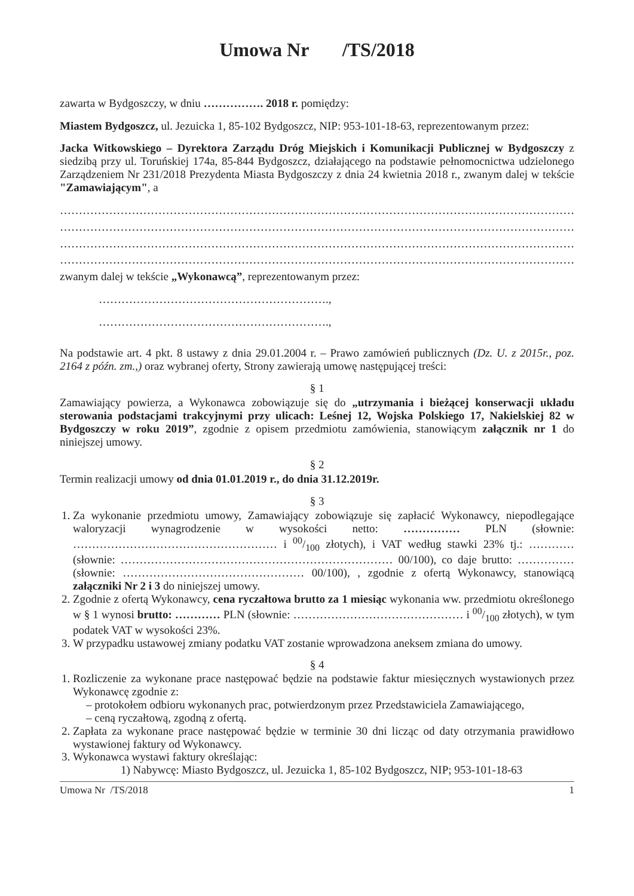Umowa Nr /TS/2018
zawarta w Bydgoszczy, w dniu ……………. 2018 r. pomiędzy:
Miastem Bydgoszcz, ul. Jezuicka 1, 85-102 Bydgoszcz, NIP: 953-101-18-63, reprezentowanym przez:
Jacka Witkowskiego – Dyrektora Zarządu Dróg Miejskich i Komunikacji Publicznej w Bydgoszczy z siedzibą przy ul. Toruńskiej 174a, 85-844 Bydgoszcz, działającego na podstawie pełnomocnictwa udzielonego Zarządzeniem Nr 231/2018 Prezydenta Miasta Bydgoszczy z dnia 24 kwietnia 2018 r., zwanym dalej w tekście "Zamawiającym", a
…………………………………………………………………………………………………………………………
…………………………………………………………………………………………………………………………
…………………………………………………………………………………………………………………………
…………………………………………………………………………………………………………………………
zwanym dalej w tekście „Wykonawcą”, reprezentowanym przez:
…………………………………………………….,
…………………………………………………….,
Na podstawie art. 4 pkt. 8 ustawy z dnia 29.01.2004 r. – Prawo zamówień publicznych (Dz. U. z 2015r., poz. 2164 z późn. zm.,) oraz wybranej oferty, Strony zawierają umowę następującej treści:
§ 1
Zamawiający powierza, a Wykonawca zobowiązuje się do „utrzymania i bieżącej konserwacji układu sterowania podstacjami trakcyjnymi przy ulicach: Leśnej 12, Wojska Polskiego 17, Nakielskiej 82 w Bydgoszczy w roku 2019”, zgodnie z opisem przedmiotu zamówienia, stanowiącym załącznik nr 1 do niniejszej umowy.
§ 2
Termin realizacji umowy od dnia 01.01.2019 r., do dnia 31.12.2019r.
§ 3
1. Za wykonanie przedmiotu umowy, Zamawiający zobowiązuje się zapłacić Wykonawcy, niepodlegające waloryzacji wynagrodzenie w wysokości netto: …………… PLN (słownie: ……………………………………………… i 00/100 złotych), i VAT według stawki 23% tj.: …………(słownie: ……………………………………………………………… 00/100), co daje brutto: ……………(słownie: ………………………………………… 00/100), , zgodnie z ofertą Wykonawcy, stanowiącą załączniki Nr 2 i 3 do niniejszej umowy.
2. Zgodnie z ofertą Wykonawcy, cena ryczałtowa brutto za 1 miesiąc wykonania ww. przedmiotu określonego w § 1 wynosi brutto: ………… PLN (słownie: ……………………………………… i 00/100 złotych), w tym podatek VAT w wysokości 23%.
3. W przypadku ustawowej zmiany podatku VAT zostanie wprowadzona aneksem zmiana do umowy.
§ 4
1. Rozliczenie za wykonane prace następować będzie na podstawie faktur miesięcznych wystawionych przez Wykonawcę zgodnie z:
– protokołem odbioru wykonanych prac, potwierdzonym przez Przedstawiciela Zamawiającego,
– ceną ryczałtową, zgodną z ofertą.
2. Zapłata za wykonane prace następować będzie w terminie 30 dni licząc od daty otrzymania prawidłowo wystawionej faktury od Wykonawcy.
3. Wykonawca wystawi faktury określając:
1) Nabywcę: Miasto Bydgoszcz, ul. Jezuicka 1, 85-102 Bydgoszcz, NIP; 953-101-18-63
Umowa Nr /TS/2018 1